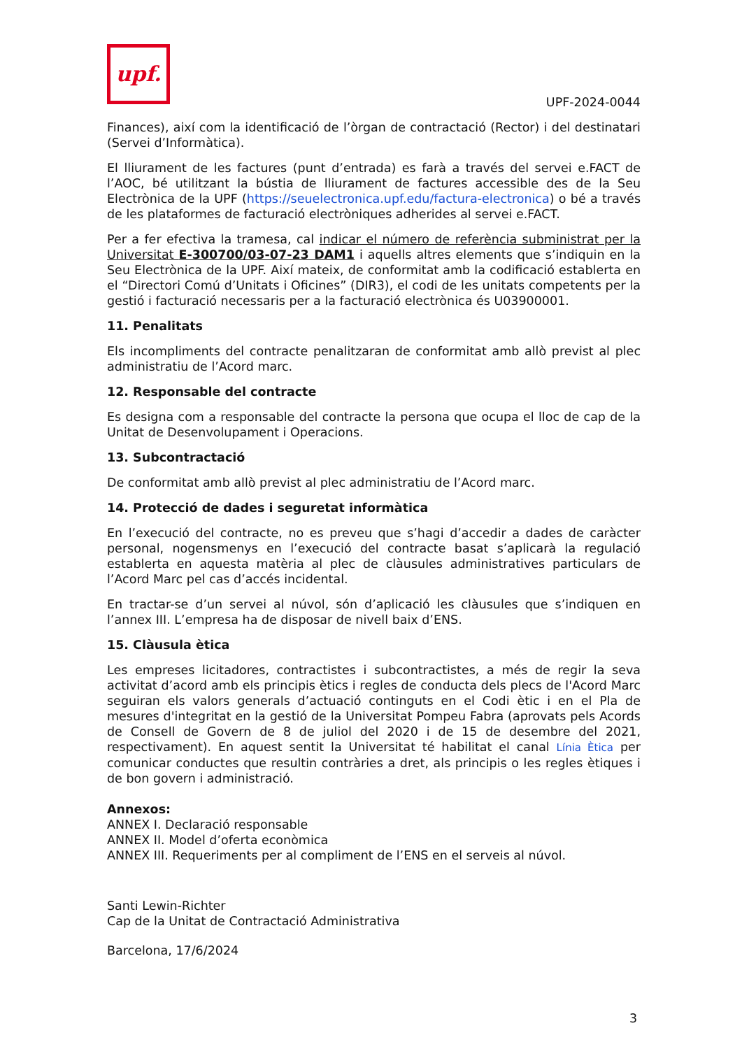upf.
UPF-2024-0044
Finances), així com la identificació de l’òrgan de contractació (Rector) i del destinatari (Servei d’Informàtica).
El lliurament de les factures (punt d’entrada) es farà a través del servei e.FACT de l’AOC, bé utilitzant la bústia de lliurament de factures accessible des de la Seu Electrònica de la UPF (https://seuelectronica.upf.edu/factura-electronica) o bé a través de les plataformes de facturació electròniques adherides al servei e.FACT.
Per a fer efectiva la tramesa, cal indicar el número de referència subministrat per la Universitat E-300700/03-07-23 DAM1 i aquells altres elements que s’indiquin en la Seu Electrònica de la UPF. Així mateix, de conformitat amb la codificació establerta en el “Directori Comú d’Unitats i Oficines” (DIR3), el codi de les unitats competents per la gestió i facturació necessaris per a la facturació electrònica és U03900001.
11. Penalitats
Els incompliments del contracte penalitzaran de conformitat amb allò previst al plec administratiu de l’Acord marc.
12. Responsable del contracte
Es designa com a responsable del contracte la persona que ocupa el lloc de cap de la Unitat de Desenvolupament i Operacions.
13. Subcontractació
De conformitat amb allò previst al plec administratiu de l’Acord marc.
14. Protecció de dades i seguretat informàtica
En l’execució del contracte, no es preveu que s’hagi d’accedir a dades de caràcter personal, nogensmenys en l’execució del contracte basat s’aplicarà la regulació establerta en aquesta matèria al plec de clàusules administratives particulars de l’Acord Marc pel cas d’accés incidental.
En tractar-se d’un servei al núvol, són d’aplicació les clàusules que s’indiquen en l’annex III. L’empresa ha de disposar de nivell baix d’ENS.
15. Clàusula ètica
Les empreses licitadores, contractistes i subcontractistes, a més de regir la seva activitat d’acord amb els principis ètics i regles de conducta dels plecs de l'Acord Marc seguiran els valors generals d’actuació continguts en el Codi ètic i en el Pla de mesures d'integritat en la gestió de la Universitat Pompeu Fabra (aprovats pels Acords de Consell de Govern de 8 de juliol del 2020 i de 15 de desembre del 2021, respectivament). En aquest sentit la Universitat té habilitat el canal Línia Ètica per comunicar conductes que resultin contràries a dret, als principis o les regles ètiques i de bon govern i administració.
Annexos:
ANNEX I. Declaració responsable
ANNEX II. Model d’oferta econòmica
ANNEX III. Requeriments per al compliment de l’ENS en el serveis al núvol.
Santi Lewin-Richter
Cap de la Unitat de Contractació Administrativa
Barcelona, 17/6/2024
3